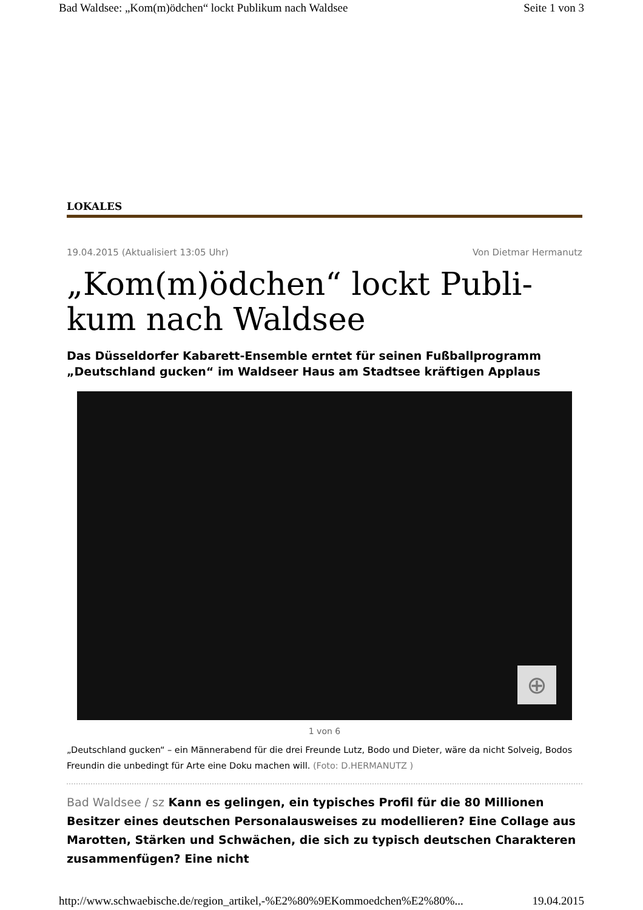Bad Waldsee: „Kom(m)ödchen“ lockt Publikum nach Waldsee Seite 1 von 3
LOKALES
19.04.2015 (Aktualisiert 13:05 Uhr) Von Dietmar Hermanutz
„Kom(m)ödchen“ lockt Publi-kum nach Waldsee
Das Düsseldorfer Kabarett-Ensemble erntet für seinen Fußballprogramm „Deutschland gucken“ im Waldseer Haus am Stadtsee kräftigen Applaus
⊕
1 von 6
„Deutschland gucken“ – ein Männerabend für die drei Freunde Lutz, Bodo und Dieter, wäre da nicht Solveig, Bodos Freundin die unbedingt für Arte eine Doku machen will. (Foto: D.HERMANUTZ )
Bad Waldsee / sz Kann es gelingen, ein typisches Profil für die 80 Millionen Besitzer eines deutschen Personalausweises zu modellieren? Eine Collage aus Marotten, Stärken und Schwächen, die sich zu typisch deutschen Charakteren zusammenfügen? Eine nicht
http://www.schwaebische.de/region_artikel,-%E2%80%9EKommoedchen%E2%80%... 19.04.2015